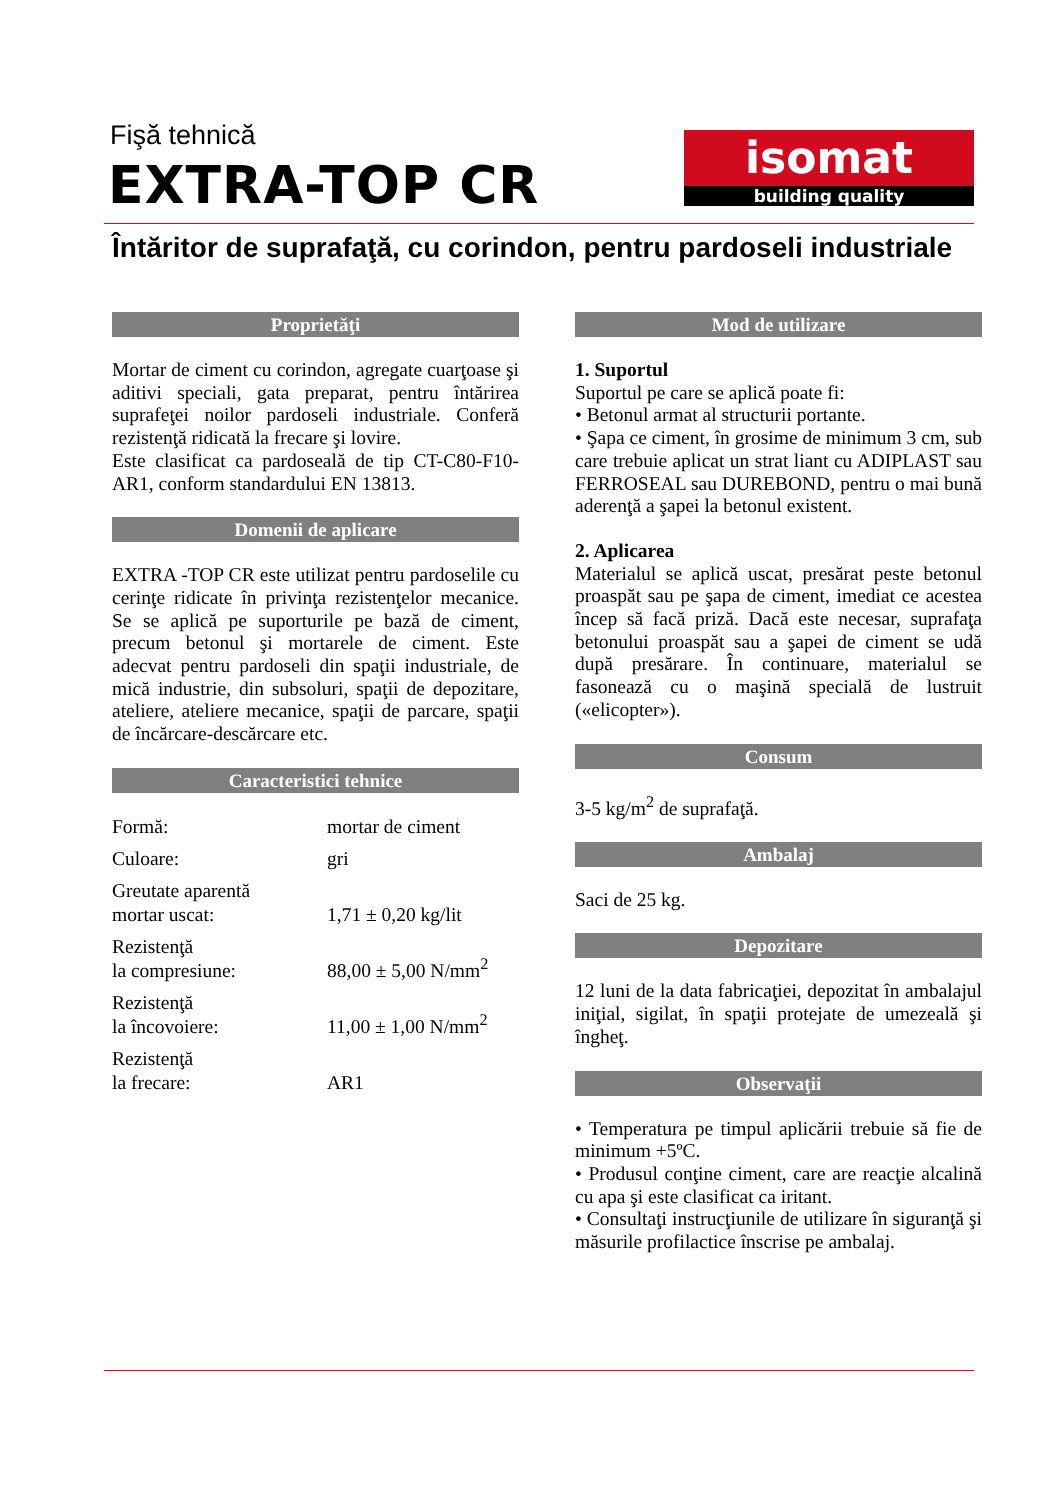Fişă tehnică
EXTRA-TOP CR
isomat
building quality
Întăritor de suprafaţă, cu corindon, pentru pardoseli industriale
Proprietăţi
Mortar de ciment cu corindon, agregate cuarţoase şi aditivi speciali, gata preparat, pentru întărirea suprafeţei noilor pardoseli industriale. Conferă rezistenţă ridicată la frecare şi lovire.
Este clasificat ca pardoseală de tip CT-C80-F10-AR1, conform standardului EN 13813.
Domenii de aplicare
EXTRA -TOP CR este utilizat pentru pardoselile cu cerinţe ridicate în privinţa rezistenţelor mecanice. Se se aplică pe suporturile pe bază de ciment, precum betonul şi mortarele de ciment. Este adecvat pentru pardoseli din spaţii industriale, de mică industrie, din subsoluri, spaţii de depozitare, ateliere, ateliere mecanice, spaţii de parcare, spaţii de încărcare-descărcare etc.
Caracteristici tehnice
| Formă: | mortar de ciment |
| Culoare: | gri |
| Greutate aparentă mortar uscat: | 1,71 ± 0,20 kg/lit |
| Rezistenţă la compresiune: | 88,00 ± 5,00 N/mm<sup>2</sup> |
| Rezistenţă la încovoiere: | 11,00 ± 1,00 N/mm<sup>2</sup> |
| Rezistenţă la frecare: | AR1 |
Mod de utilizare
1. Suportul
Suportul pe care se aplică poate fi:
• Betonul armat al structurii portante.
• Şapa ce ciment, în grosime de minimum 3 cm, sub care trebuie aplicat un strat liant cu ADIPLAST sau FERROSEAL sau DUREBOND, pentru o mai bună aderenţă a şapei la betonul existent.
2. Aplicarea
Materialul se aplică uscat, presărat peste betonul proaspăt sau pe şapa de ciment, imediat ce acestea încep să facă priză. Dacă este necesar, suprafaţa betonului proaspăt sau a şapei de ciment se udă după presărare. În continuare, materialul se fasonează cu o maşină specială de lustruit («elicopter»).
Consum
3-5 kg/m<sup>2</sup> de suprafaţă.
Ambalaj
Saci de 25 kg.
Depozitare
12 luni de la data fabricaţiei, depozitat în ambalajul iniţial, sigilat, în spaţii protejate de umezeală şi îngheţ.
Observaţii
• Temperatura pe timpul aplicării trebuie să fie de minimum +5ºC.
• Produsul conţine ciment, care are reacţie alcalină cu apa şi este clasificat ca iritant.
• Consultaţi instrucţiunile de utilizare în siguranţă şi măsurile profilactice înscrise pe ambalaj.